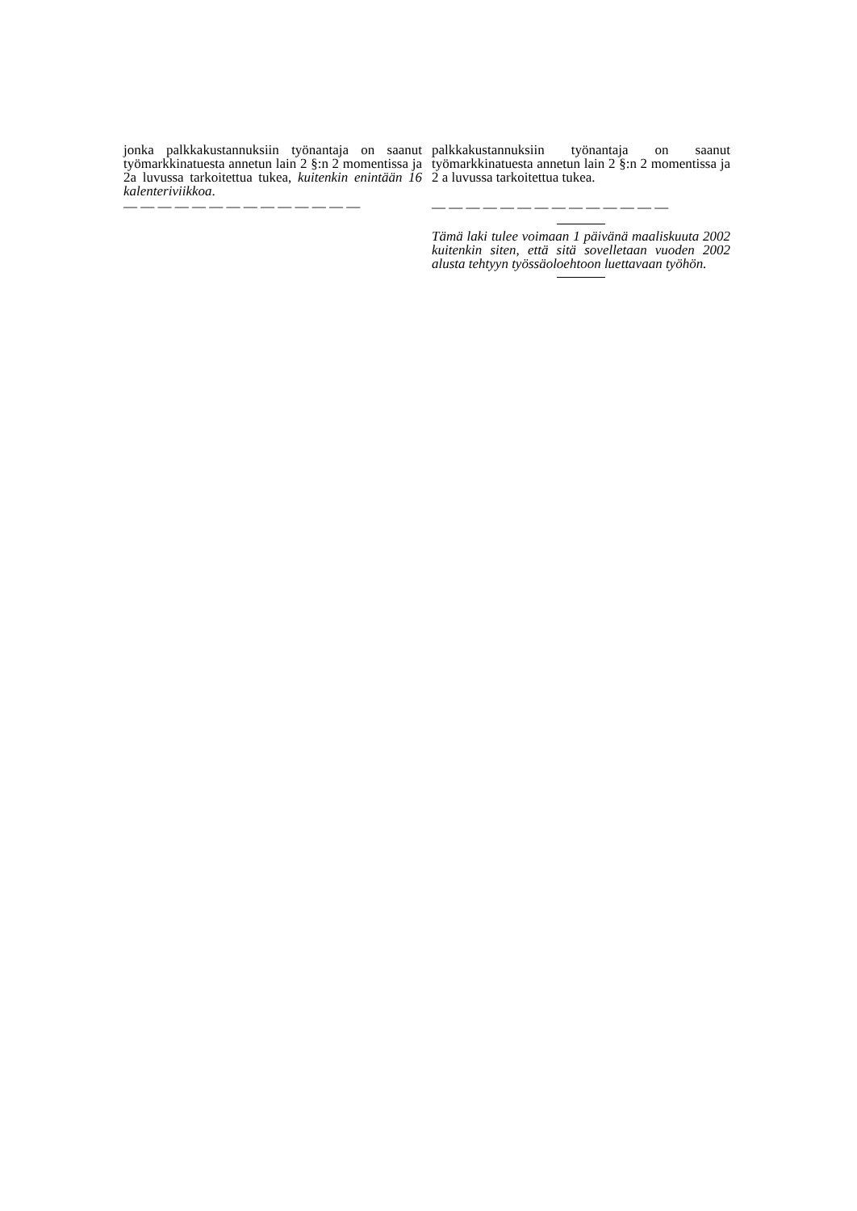jonka palkkakustannuksiin työnantaja on saanut työmarkkinatuesta annetun lain 2 §:n 2 momentissa ja 2a luvussa tarkoitettua tukea, kuitenkin enintään 16 kalenteriviikkoa.
— — — — — — — — — — — — — —
palkkakustannuksiin työnantaja on saanut työmarkkinatuesta annetun lain 2 §:n 2 momentissa ja 2 a luvussa tarkoitettua tukea.
— — — — — — — — — — — — — —
Tämä laki tulee voimaan 1 päivänä maaliskuuta 2002 kuitenkin siten, että sitä sovelletaan vuoden 2002 alusta tehtyyn työssäoloehtoon luettavaan työhön.